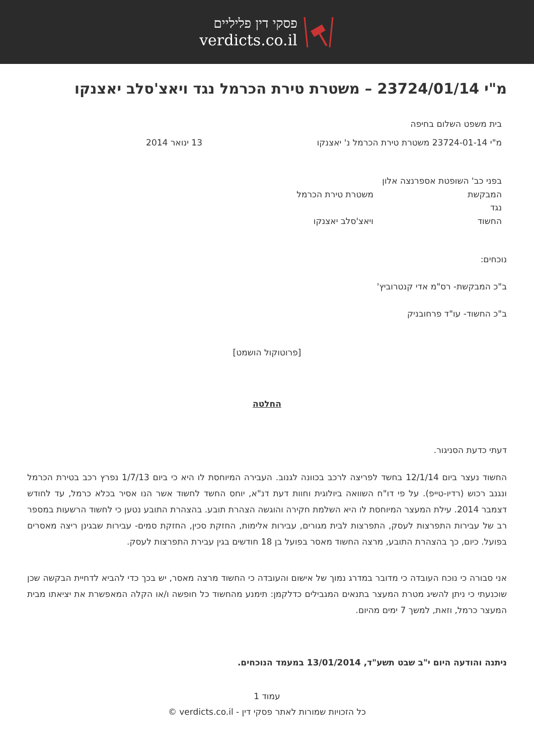פסקי דין פליליים
verdicts.co.il
מ"י 23724/01/14 – משטרת טירת הכרמל נגד ויאצ'סלב יאצנקו
בית משפט השלום בחיפה
מ"י 23724-01-14 משטרת טירת הכרמל נ' יאצנקו 13 ינואר 2014
בפני כב' השופטת אספרנצה אלון
המבקשת משטרת טירת הכרמל
נגד
החשוד ויאצ'סלב יאצנקו
נוכחים:
ב"כ המבקשת- רס"מ אדי קנטרוביץ'
ב"כ החשוד- עו"ד פרחובניק
[פרוטוקול הושמט]
החלטה
דעתי כדעת הסניגור.
החשוד נעצר ביום 12/1/14 בחשד לפריצה לרכב בכוונה לגנוב. העבירה המיוחסת לו היא כי ביום 1/7/13 נפרץ רכב בטירת הכרמל ונגנב רכוש (רדיו-טייפ). על פי דו"ח השוואה ביולוגית וחוות דעת דנ"א, יוחס החשד לחשוד אשר הנו אסיר בכלא כרמל, עד לחודש דצמבר 2014. עילת המעצר המיוחסת לו היא השלמת חקירה והוגשה הצהרת תובע. בהצהרת התובע נטען כי לחשוד הרשעות במספר רב של עבירות התפרצות לעסק, התפרצות לבית מגורים, עבירות אלימות, החזקת סכין, החזקת סמים- עבירות שבגינן ריצה מאסרים בפועל. כיום, כך בהצהרת התובע, מרצה החשוד מאסר בפועל בן 18 חודשים בגין עבירת התפרצות לעסק.
אני סבורה כי נוכח העובדה כי מדובר במדרג נמוך של אישום והעובדה כי החשוד מרצה מאסר, יש בכך כדי להביא לדחיית הבקשה שכן שוכנעתי כי ניתן להשיג מטרת המעצר בתנאים המגבילים כדלקמן: תימנע מהחשוד כל חופשה ו/או הקלה המאפשרת את יציאתו מבית המעצר כרמל, וזאת, למשך 7 ימים מהיום.
ניתנה והודעה היום י"ב שבט תשע"ד, 13/01/2014 במעמד הנוכחים.
עמוד 1
כל הזכויות שמורות לאתר פסקי דין - verdicts.co.il ©